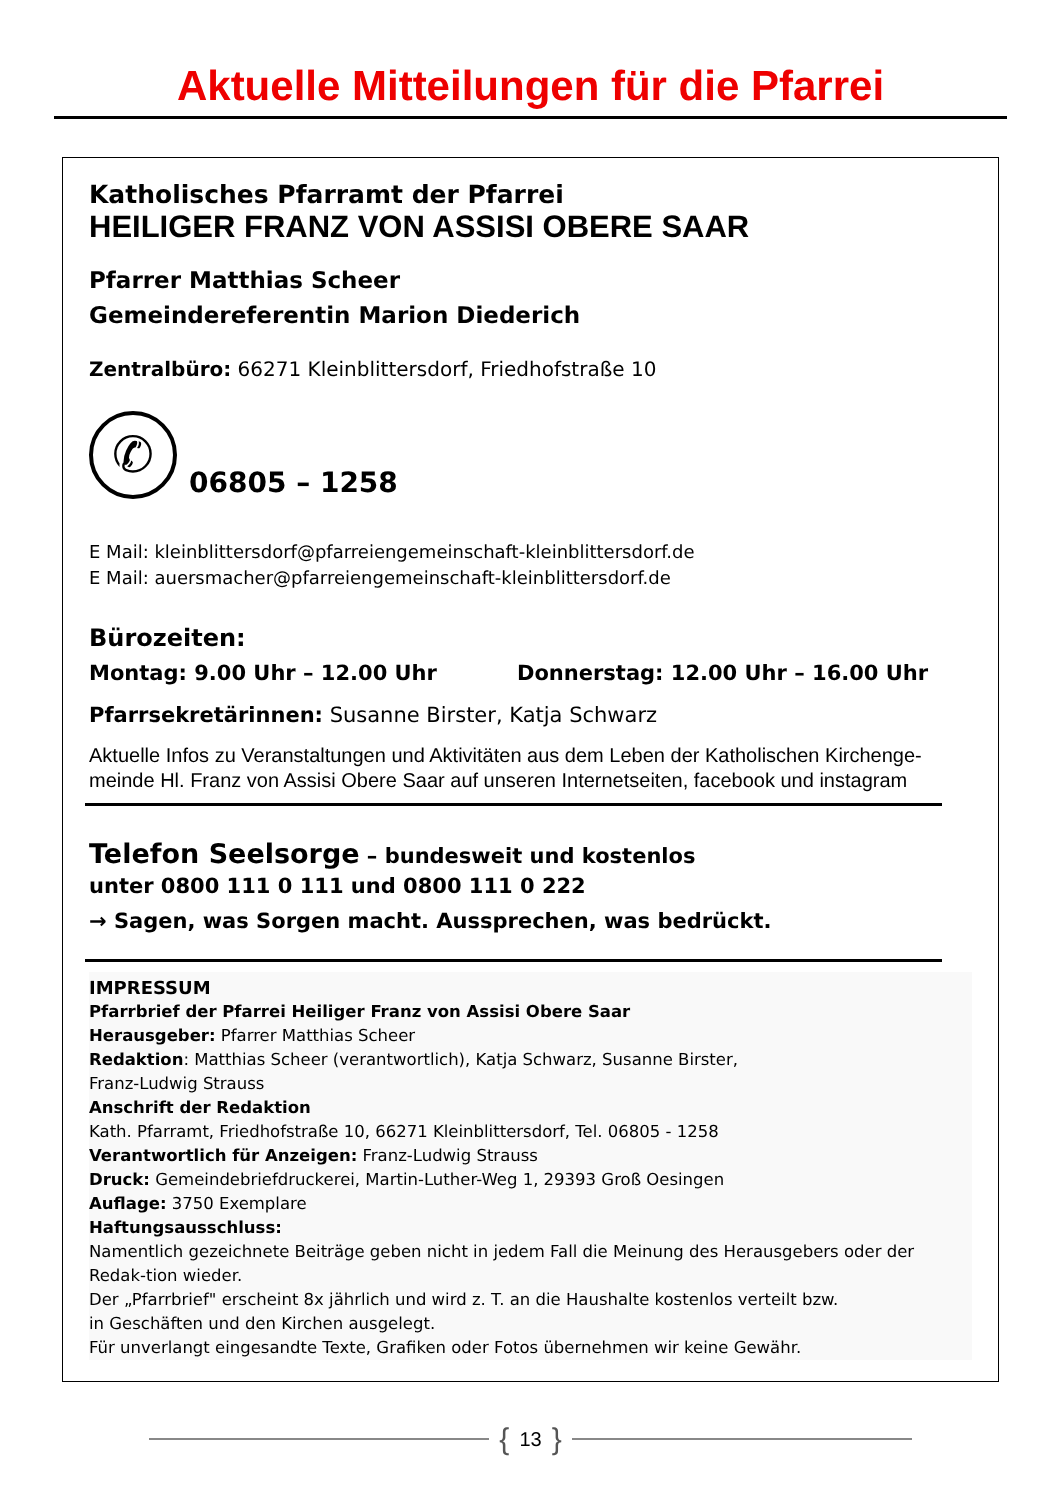Aktuelle Mitteilungen für die Pfarrei
Katholisches Pfarramt der Pfarrei
HEILIGER FRANZ VON ASSISI OBERE SAAR
Pfarrer Matthias Scheer
Gemeindereferentin Marion Diederich
Zentralbüro: 66271 Kleinblittersdorf, Friedhofstraße 10
✆
06805 – 1258
E Mail: kleinblittersdorf@pfarreiengemeinschaft-kleinblittersdorf.de
E Mail: auersmacher@pfarreiengemeinschaft-kleinblittersdorf.de
Bürozeiten:
Montag: 9.00 Uhr – 12.00 Uhr Donnerstag: 12.00 Uhr – 16.00 Uhr
Pfarrsekretärinnen: Susanne Birster, Katja Schwarz
Aktuelle Infos zu Veranstaltungen und Aktivitäten aus dem Leben der Katholischen Kirchenge-meinde Hl. Franz von Assisi Obere Saar auf unseren Internetseiten, facebook und instagram
Telefon Seelsorge – bundesweit und kostenlos
unter 0800 111 0 111 und 0800 111 0 222
→ Sagen, was Sorgen macht. Aussprechen, was bedrückt.
IMPRESSUM
Pfarrbrief der Pfarrei Heiliger Franz von Assisi Obere Saar
Herausgeber: Pfarrer Matthias Scheer
Redaktion: Matthias Scheer (verantwortlich), Katja Schwarz, Susanne Birster,
Franz-Ludwig Strauss
Anschrift der Redaktion
Kath. Pfarramt, Friedhofstraße 10, 66271 Kleinblittersdorf, Tel. 06805 - 1258
Verantwortlich für Anzeigen: Franz-Ludwig Strauss
Druck: Gemeindebriefdruckerei, Martin-Luther-Weg 1, 29393 Groß Oesingen
Auflage: 3750 Exemplare
Haftungsausschluss:
Namentlich gezeichnete Beiträge geben nicht in jedem Fall die Meinung des Herausgebers oder der Redak-tion wieder.
Der „Pfarrbrief" erscheint 8x jährlich und wird z. T. an die Haushalte kostenlos verteilt bzw.
in Geschäften und den Kirchen ausgelegt.
Für unverlangt eingesandte Texte, Grafiken oder Fotos übernehmen wir keine Gewähr.
{ 13 }